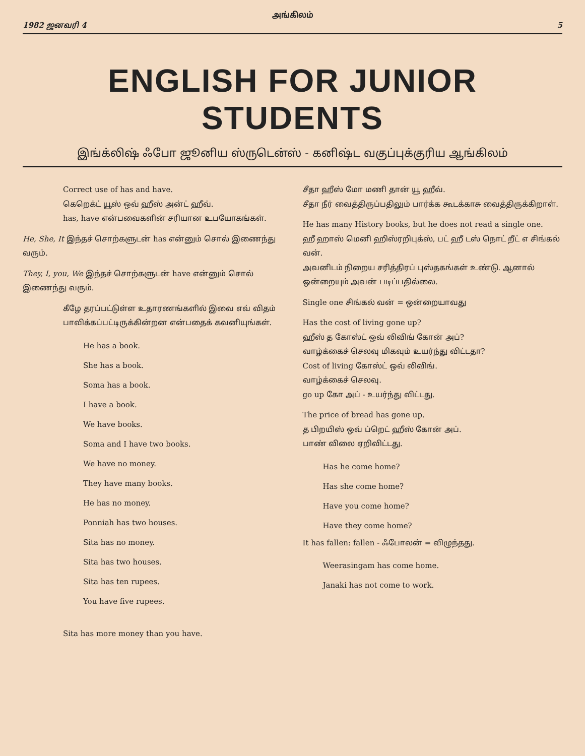அங்கிலம்
1982 ஜனவரி 4 5
ENGLISH FOR JUNIOR STUDENTS
இங்க்லிஷ் ஃபோ ஜூனிய ஸ்ருடென்ஸ் - கனிஷ்ட வகுப்புக்குரிய ஆங்கிலம்
Correct use of has and have.
கெறெக்ட் யூஸ் ஒவ் ஹீஸ் அன்ட் ஹீவ்.
has, have என்பவைகளின் சரியான உபயோகங்கள்.
He, She, It இந்தச் சொற்களுடன் has என்னும் சொல் இணைந்து வரும்.
They, I, you, We இந்தச் சொற்களுடன் have என்னும் சொல் இணைந்து வரும்.
கீழே தரப்பட்டுள்ள உதாரணங்களில் இவை எவ் விதம் பாவிக்கப்பட்டிருக்கின்றன என்பதைக் கவனியுங்கள்.
He has a book.
She has a book.
Soma has a book.
I have a book.
We have books.
Soma and I have two books.
We have no money.
They have many books.
He has no money.
Ponniah has two houses.
Sita has no money.
Sita has two houses.
Sita has ten rupees.
You have five rupees.
Sita has more money than you have.
சீதா ஹீஸ் மோ மணி தான் யூ ஹீவ்.
சீதா நீர் வைத்திருப்பதிலும் பார்க்க கூடக்காசு வைத்திருக்கிறாள்.
He has many History books, but he does not read a single one.
ஹீ ஹாஸ் மெனி ஹிஸ்ரறிபுக்ஸ், பட் ஹீ டஸ் நொட் றீட் எ சிங்கல் வன்.
அவனிடம் நிறைய சரித்திரப் புஸ்தகங்கள் உண்டு. ஆனால் ஒன்றையும் அவன் படிப்பதில்லை.
Single one சிங்கல் வன் = ஒன்றையாவது
Has the cost of living gone up?
ஹீஸ் த கோஸ்ட் ஒவ் லிவிங் கோன் அப்?
வாழ்க்கைச் செலவு மிகவும் உயர்ந்து விட்டதா?
Cost of living கோஸ்ட் ஒவ் லிவிங்.
வாழ்க்கைச் செலவு.
go up கோ அப் - உயர்ந்து விட்டது.
The price of bread has gone up.
த பிறயிஸ் ஒவ் ப்றெட் ஹீஸ் கோன் அப்.
பாண் விலை ஏறிவிட்டது.
Has he come home?
Has she come home?
Have you come home?
Have they come home?
It has fallen: fallen - ஃபோலன் = விழுந்தது.
Weerasingam has come home.
Janaki has not come to work.